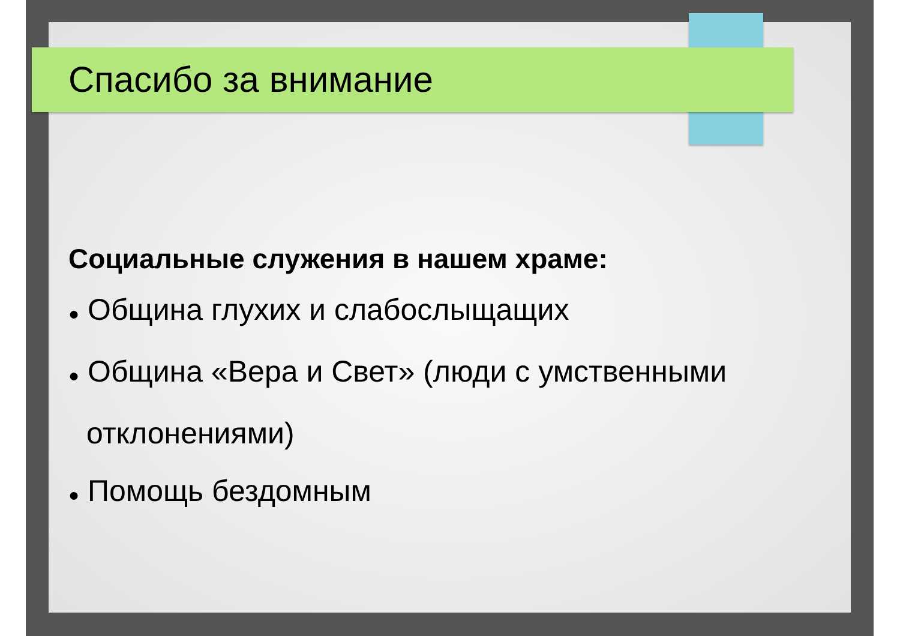Спасибо за внимание
Социальные служения в нашем храме:
● Община глухих и слабослыщащих
● Община «Вера и Свет» (люди с умственными отклонениями)
● Помощь бездомным